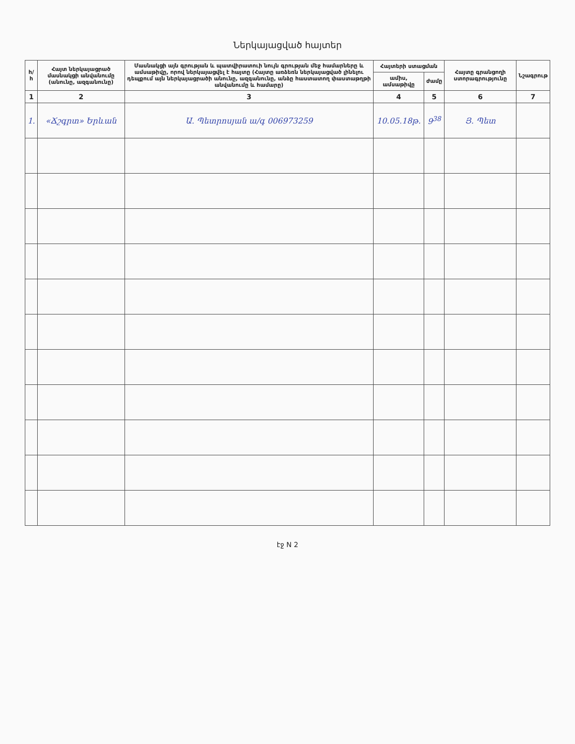Ներկայացված հայտեր
| հ/հ | Հայտ ներկայացրած մասնակցի անվանումը (անունը, ազգանունը) | Մասնակցի այն գրության և պատվիրատուի նույն գրության մեջ համարները և ամսաթիվը, որով ներկայացվել է հայտը (Հայտը առձեռն ներկայացված լինելու դեպքում այն ներկայացրածի անունը, ազգանունը, անձը հաստատող փաստաթղթի անվանումը և համարը) | Հայտերի ստացման | | Հայտը գրանցողի ստորագրությունը | Նշագրութ |
| --- | --- | --- | --- | --- | --- | --- |
| | | | ամիս, ամսաթիվը | ժամը | | |
| 1 | 2 | 3 | 4 | 5 | 6 | 7 |
| 1. | «Ճշգրտ» Երևան | Ա. Պետրոսյան ա/գ 006973259 | 10.05.18թ. | 9<sup>38</sup> | Յ. Պետ | |
էջ N 2